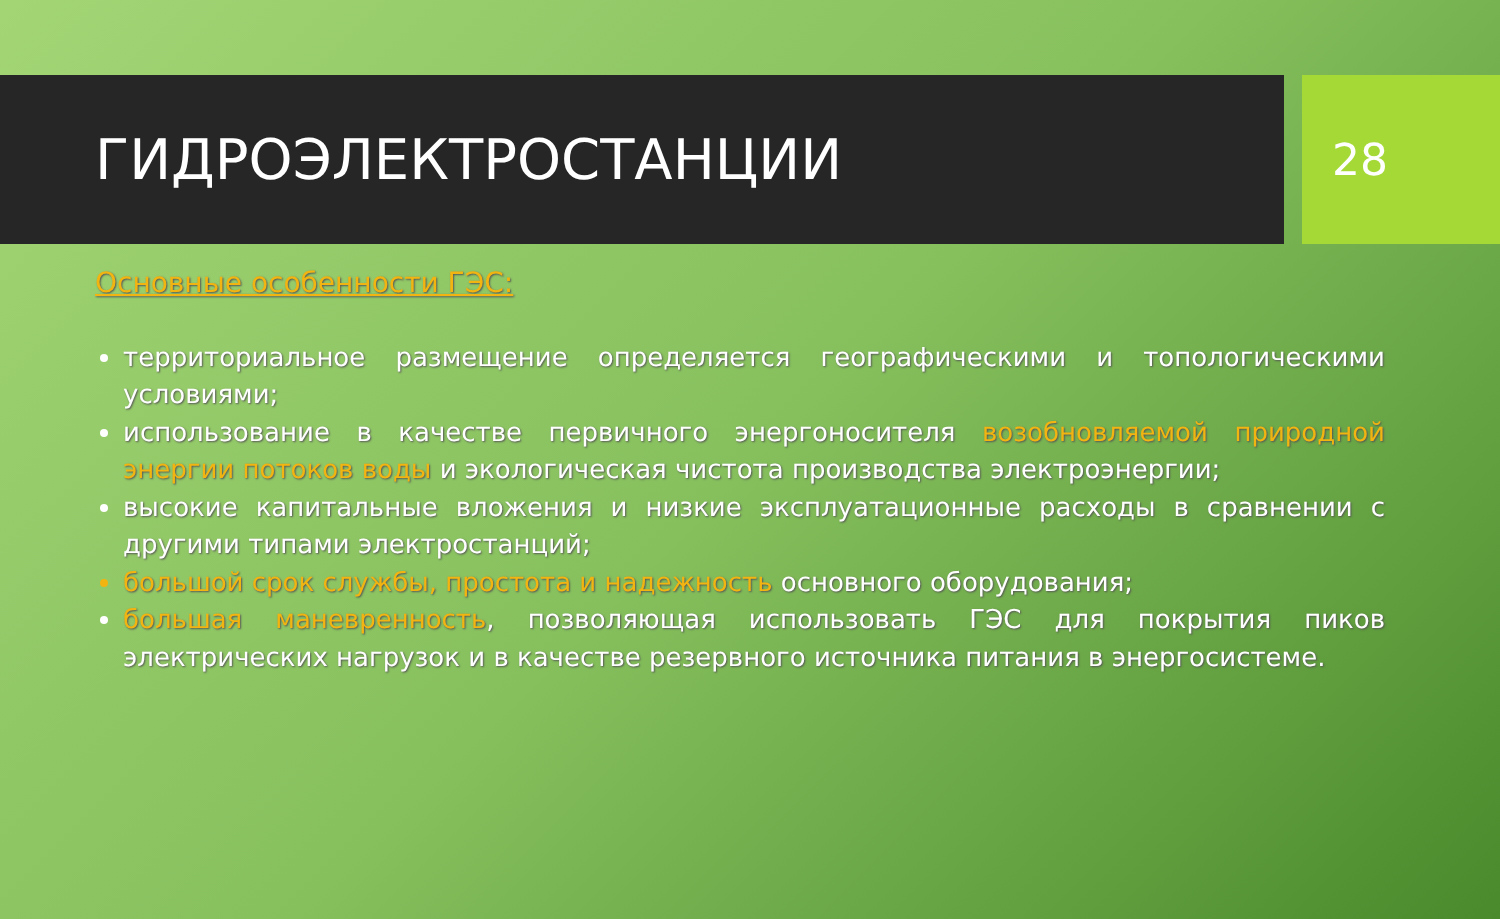ГИДРОЭЛЕКТРОСТАНЦИИ
28
Основные особенности ГЭС:
территориальное размещение определяется географическими и топологическими условиями;
использование в качестве первичного энергоносителя возобновляемой природной энергии потоков воды и экологическая чистота производства электроэнергии;
высокие капитальные вложения и низкие эксплуатационные расходы в сравнении с другими типами электростанций;
большой срок службы, простота и надежность основного оборудования;
большая маневренность, позволяющая использовать ГЭС для покрытия пиков электрических нагрузок и в качестве резервного источника питания в энергосистеме.